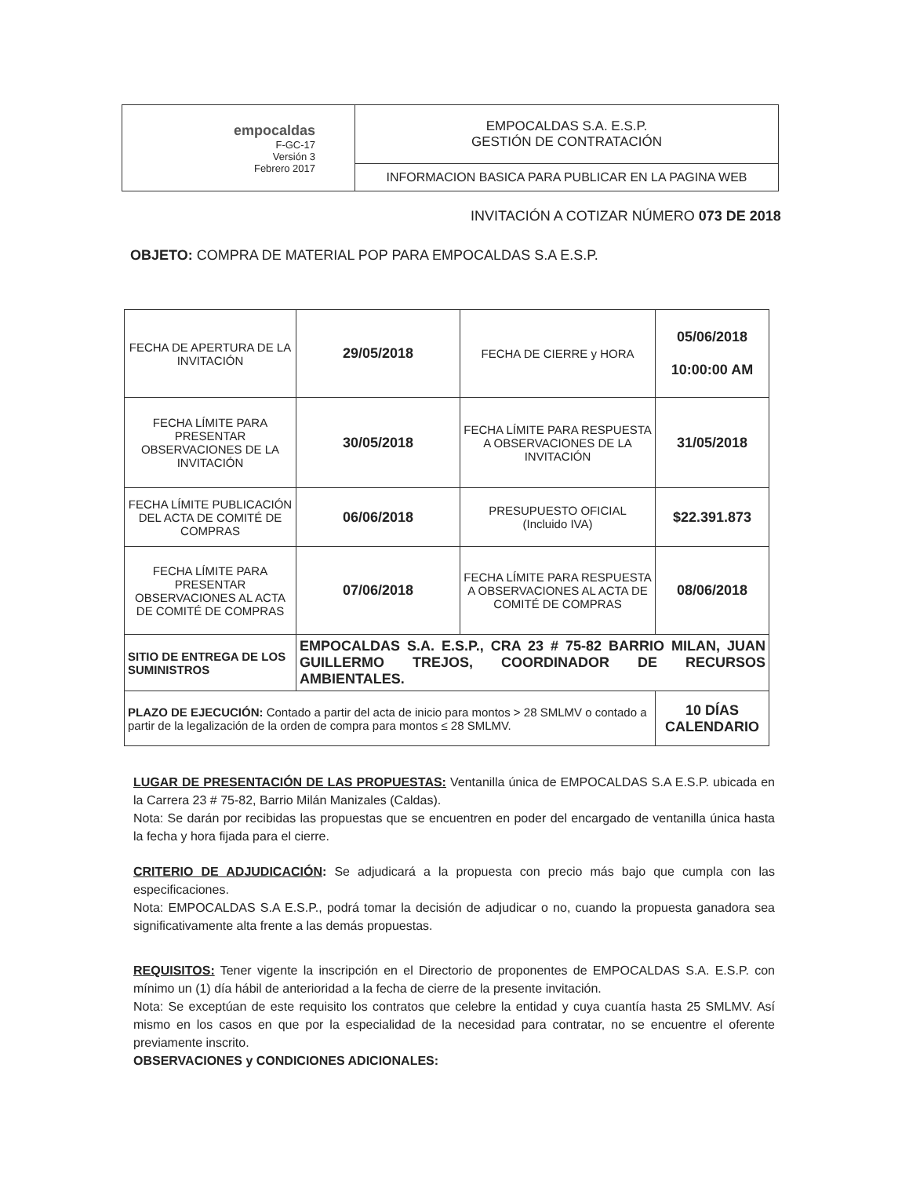| empocaldas F-GC-17 Versión 3 Febrero 2017 | EMPOCALDAS S.A. E.S.P. GESTIÓN DE CONTRATACIÓN |
| | INFORMACION BASICA PARA PUBLICAR EN LA PAGINA WEB |
INVITACIÓN A COTIZAR NÚMERO 073 DE 2018
OBJETO: COMPRA DE MATERIAL POP PARA EMPOCALDAS S.A E.S.P.
| FECHA DE APERTURA DE LA INVITACIÓN | 29/05/2018 | FECHA DE CIERRE y HORA | 05/06/2018 10:00:00 AM |
| FECHA LÍMITE PARA PRESENTAR OBSERVACIONES DE LA INVITACIÓN | 30/05/2018 | FECHA LÍMITE PARA RESPUESTA A OBSERVACIONES DE LA INVITACIÓN | 31/05/2018 |
| FECHA LÍMITE PUBLICACIÓN DEL ACTA DE COMITÉ DE COMPRAS | 06/06/2018 | PRESUPUESTO OFICIAL (Incluido IVA) | $22.391.873 |
| FECHA LÍMITE PARA PRESENTAR OBSERVACIONES AL ACTA DE COMITÉ DE COMPRAS | 07/06/2018 | FECHA LÍMITE PARA RESPUESTA A OBSERVACIONES AL ACTA DE COMITÉ DE COMPRAS | 08/06/2018 |
| SITIO DE ENTREGA DE LOS SUMINISTROS | EMPOCALDAS S.A. E.S.P., CRA 23 # 75-82 BARRIO MILAN, JUAN GUILLERMO TREJOS, COORDINADOR DE RECURSOS AMBIENTALES. | | |
| PLAZO DE EJECUCIÓN: Contado a partir del acta de inicio para montos > 28 SMLMV o contado a partir de la legalización de la orden de compra para montos ≤ 28 SMLMV. | | | 10 DÍAS CALENDARIO |
LUGAR DE PRESENTACIÓN DE LAS PROPUESTAS: Ventanilla única de EMPOCALDAS S.A E.S.P. ubicada en la Carrera 23 # 75-82, Barrio Milán Manizales (Caldas).
Nota: Se darán por recibidas las propuestas que se encuentren en poder del encargado de ventanilla única hasta la fecha y hora fijada para el cierre.
CRITERIO DE ADJUDICACIÓN: Se adjudicará a la propuesta con precio más bajo que cumpla con las especificaciones.
Nota: EMPOCALDAS S.A E.S.P., podrá tomar la decisión de adjudicar o no, cuando la propuesta ganadora sea significativamente alta frente a las demás propuestas.
REQUISITOS: Tener vigente la inscripción en el Directorio de proponentes de EMPOCALDAS S.A. E.S.P. con mínimo un (1) día hábil de anterioridad a la fecha de cierre de la presente invitación.
Nota: Se exceptúan de este requisito los contratos que celebre la entidad y cuya cuantía hasta 25 SMLMV. Así mismo en los casos en que por la especialidad de la necesidad para contratar, no se encuentre el oferente previamente inscrito.
OBSERVACIONES y CONDICIONES ADICIONALES: